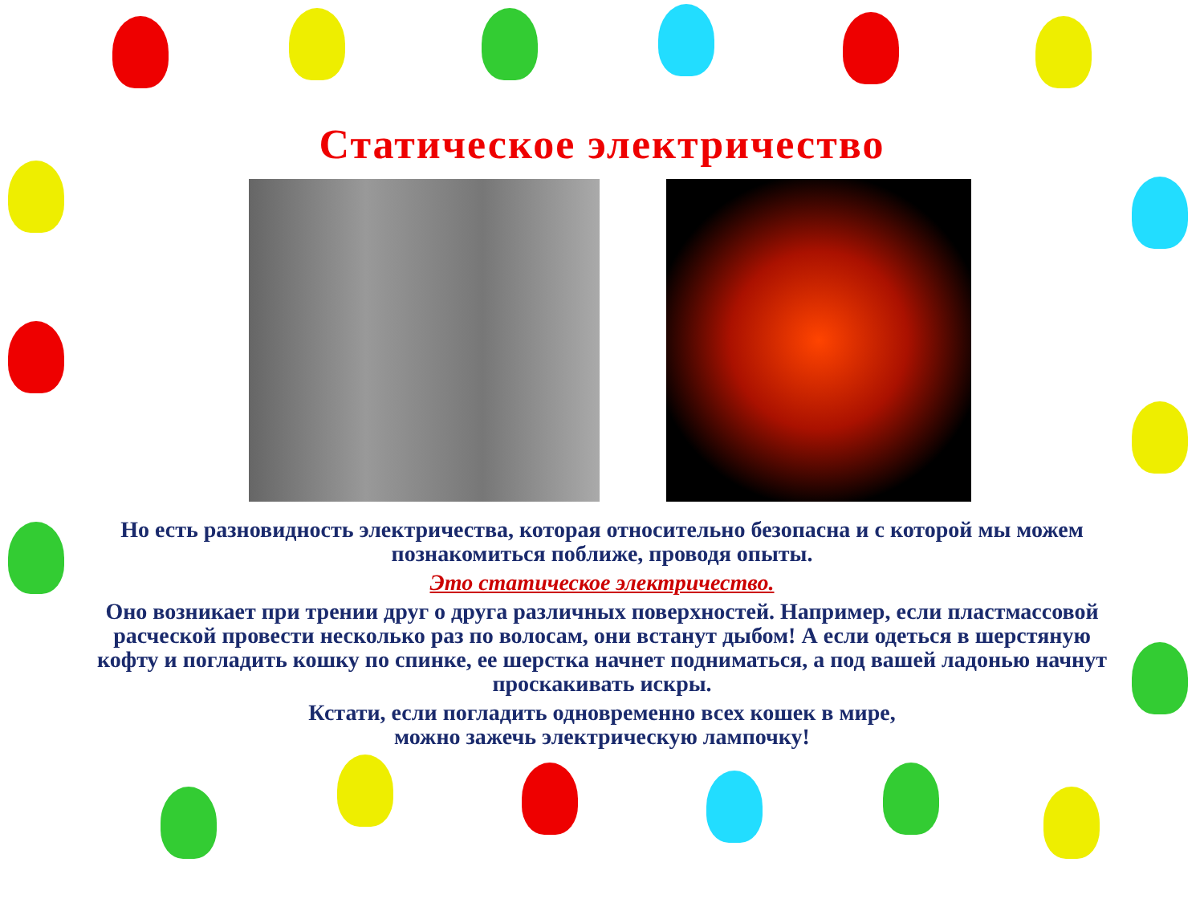Статическое электричество
Но есть разновидность электричества, которая относительно безопасна и с которой мы можем познакомиться поближе, проводя опыты.
Это статическое электричество.
Оно возникает при трении друг о друга различных поверхностей. Например, если пластмассовой расческой провести несколько раз по волосам, они встанут дыбом! А если одеться в шерстяную кофту и погладить кошку по спинке, ее шерстка начнет подниматься, а под вашей ладонью начнут проскакивать искры.
Кстати, если погладить одновременно всех кошек в мире,
можно зажечь электрическую лампочку!